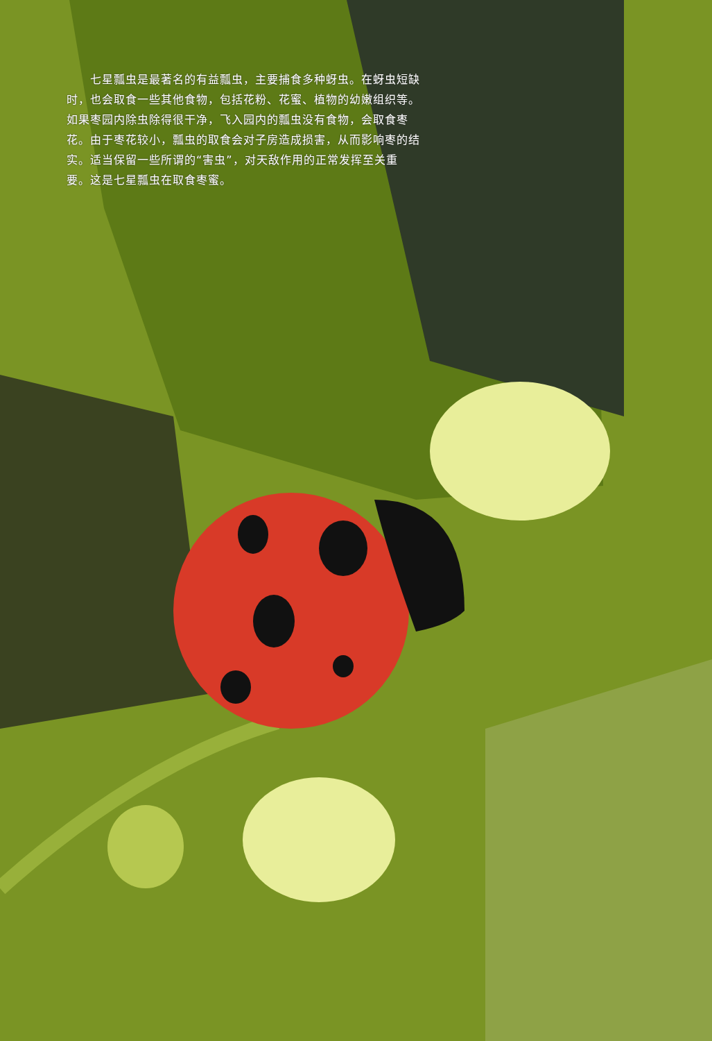七星瓢虫是最著名的有益瓢虫，主要捕食多种蚜虫。在蚜虫短缺时，也会取食一些其他食物，包括花粉、花蜜、植物的幼嫩组织等。如果枣园内除虫除得很干净，飞入园内的瓢虫没有食物，会取食枣花。由于枣花较小，瓢虫的取食会对子房造成损害，从而影响枣的结实。适当保留一些所谓的“害虫”，对天敌作用的正常发挥至关重要。这是七星瓢虫在取食枣蜜。